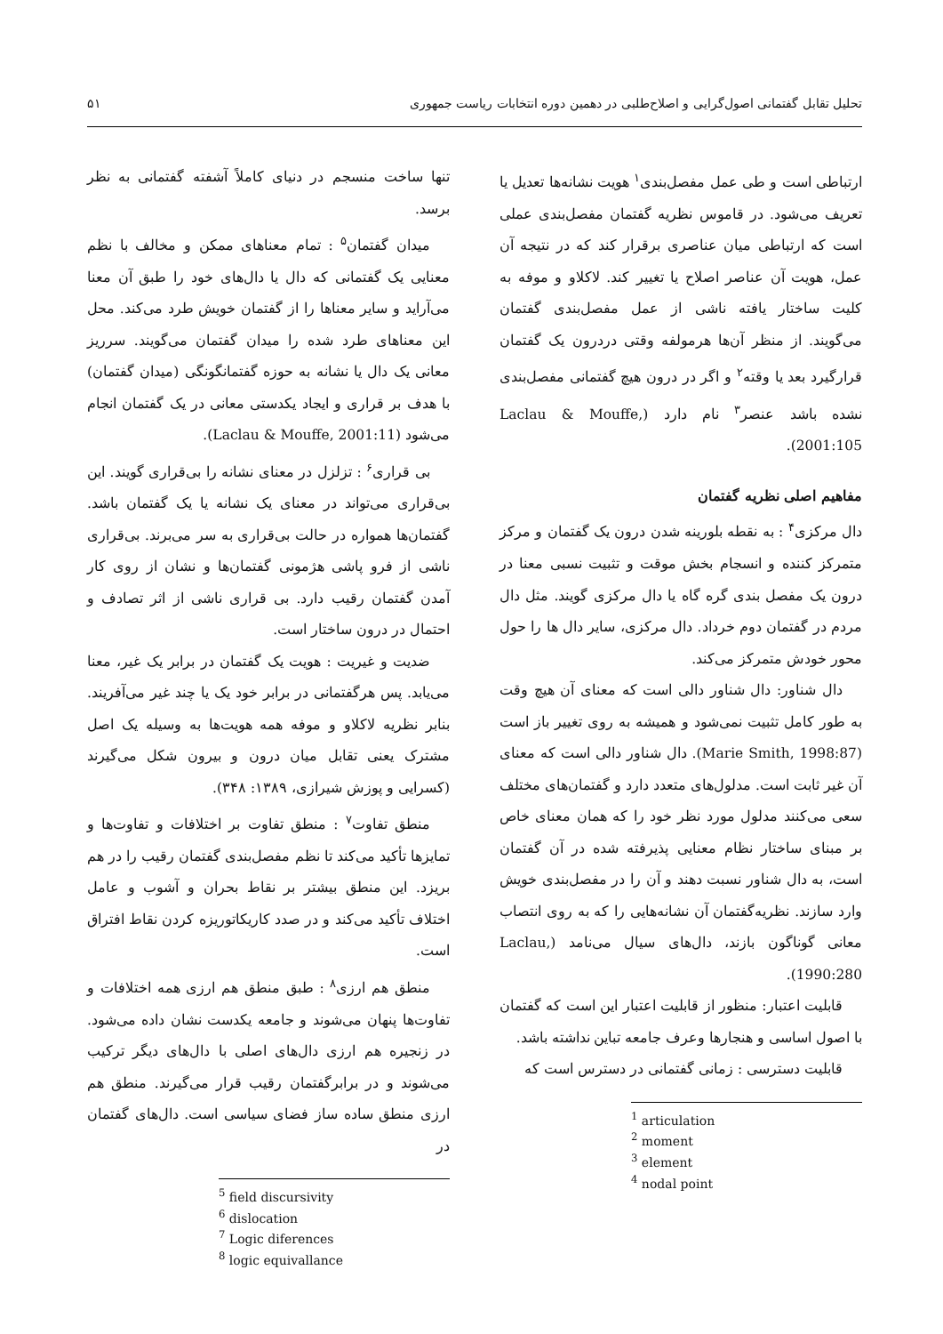تحلیل تقابل گفتمانی اصول‌گرایی و اصلاح‌طلبی در دهمین دوره انتخابات ریاست جمهوری ۵۱
ارتباطی است و طی عمل مفصل‌بندی<sup>۱</sup> هویت نشانه‌ها تعدیل یا تعریف می‌شود. در قاموس نظریه گفتمان مفصل‌بندی عملی است که ارتباطی میان عناصری برقرار کند که در نتیجه آن عمل، هویت آن عناصر اصلاح یا تغییر کند. لاکلاو و موفه به کلیت ساختار یافته ناشی از عمل مفصل‌بندی گفتمان می‌گویند. از منظر آن‌ها هرمولفه وقتی دردرون یک گفتمان قرارگیرد بعد یا وقته<sup>۲</sup> و اگر در درون هیچ گفتمانی مفصل‌بندی نشده باشد عنصر<sup>۳</sup> نام دارد (Laclau & Mouffe, 2001:105).
مفاهیم اصلی نظریه گفتمان
دال مرکزی<sup>۴</sup> : به نقطه بلورینه شدن درون یک گفتمان و مرکز متمرکز کننده و انسجام بخش موقت و تثبیت نسبی معنا در درون یک مفصل بندی گره گاه یا دال مرکزی گویند. مثل دال مردم در گفتمان دوم خرداد. دال مرکزی، سایر دال ها را حول محور خودش متمرکز می‌کند.
دال شناور: دال شناور دالی است که معنای آن هیچ وقت به طور کامل تثبیت نمی‌شود و همیشه به روی تغییر باز است (Marie Smith, 1998:87). دال شناور دالی است که معنای آن غیر ثابت است. مدلول‌های متعدد دارد و گفتمان‌های مختلف سعی می‌کنند مدلول مورد نظر خود را که همان معنای خاص بر مبنای ساختار نظام معنایی پذیرفته شده در آن گفتمان است، به دال شناور نسبت دهند و آن را در مفصل‌بندی خویش وارد سازند. نظریه‌گفتمان آن نشانه‌هایی را که به روی انتصاب معانی گوناگون بازند، دال‌های سیال می‌نامد (Laclau, 1990:280).
قابلیت اعتبار: منظور از قابلیت اعتبار این است که گفتمان با اصول اساسی و هنجارها وعرف جامعه تباین نداشته باشد.
قابلیت دسترسی : زمانی گفتمانی در دسترس است که
<sup>1</sup> articulation
<sup>2</sup> moment
<sup>3</sup> element
<sup>4</sup> nodal point
تنها ساخت منسجم در دنیای کاملاً آشفته گفتمانی به نظر برسد.
میدان گفتمان<sup>۵</sup> : تمام معناهای ممکن و مخالف با نظم معنایی یک گفتمانی که دال یا دال‌های خود را طبق آن معنا می‌آراید و سایر معناها را از گفتمان خویش طرد می‌کند. محل این معناهای طرد شده را میدان گفتمان می‌گویند. سرریز معانی یک دال یا نشانه به حوزه گفتمانگونگی (میدان گفتمان) با هدف بر قراری و ایجاد یکدستی معانی در یک گفتمان انجام می‌شود (Laclau & Mouffe, 2001:11).
بی قراری<sup>۶</sup> : تزلزل در معنای نشانه را بی‌قراری گویند. این بی‌قراری می‌تواند در معنای یک نشانه یا یک گفتمان باشد. گفتمان‌ها همواره در حالت بی‌قراری به سر می‌برند. بی‌قراری ناشی از فرو پاشی هژمونی گفتمان‌ها و نشان از روی کار آمدن گفتمان رقیب دارد. بی قراری ناشی از اثر تصادف و احتمال در درون ساختار است.
ضدیت و غیریت : هویت یک گفتمان در برابر یک غیر، معنا می‌یابد. پس هرگفتمانی در برابر خود یک یا چند غیر می‌آفریند. بنابر نظریه لاکلاو و موفه همه هویت‌ها به وسیله یک اصل مشترک یعنی تقابل میان درون و بیرون شکل می‌گیرند (کسرایی و پوزش شیرازی، ۱۳۸۹: ۳۴۸).
منطق تفاوت<sup>۷</sup> : منطق تفاوت بر اختلافات و تفاوت‌ها و تمایزها تأکید می‌کند تا نظم مفصل‌بندی گفتمان رقیب را در هم بریزد. این منطق بیشتر بر نقاط بحران و آشوب و عامل اختلاف تأکید می‌کند و در صدد کاریکاتوریزه کردن نقاط افتراق است.
منطق هم ارزی<sup>۸</sup> : طبق منطق هم ارزی همه اختلافات و تفاوت‌ها پنهان می‌شوند و جامعه یکدست نشان داده می‌شود. در زنجیره هم ارزی دال‌های اصلی با دال‌های دیگر ترکیب می‌شوند و در برابرگفتمان رقیب قرار می‌گیرند. منطق هم ارزی منطق ساده ساز فضای سیاسی است. دال‌های گفتمان در
<sup>5</sup> field discursivity
<sup>6</sup> dislocation
<sup>7</sup> Logic diferences
<sup>8</sup> logic equivallance